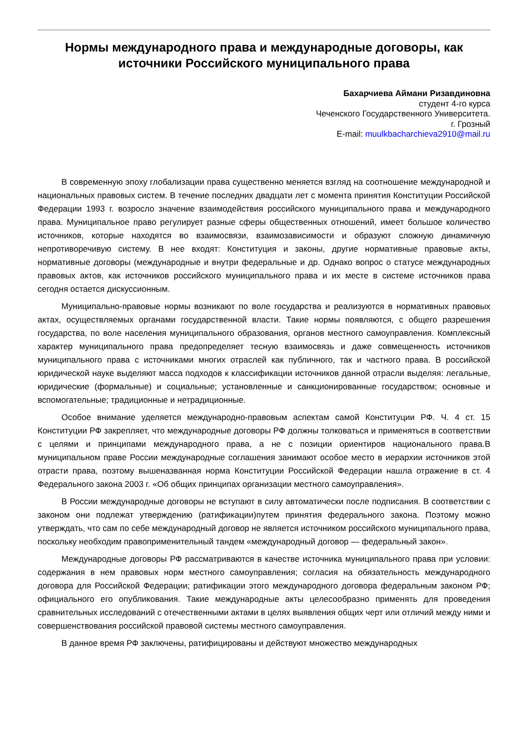Нормы международного права и международные договоры, как источники Российского муниципального права
Бахарчиева Аймани Ризавдиновна
студент 4-го курса
Чеченского Государственного Университета.
г. Грозный
E-mail: muulkbacharchieva2910@mail.ru
В современную эпоху глобализации права существенно меняется взгляд на соотношение международной и национальных правовых систем. В течение последних двадцати лет с момента принятия Конституции Российской Федерации 1993 г. возросло значение взаимодействия российского муниципального права и международного права. Муниципальное право регулирует разные сферы общественных отношений, имеет большое количество источников, которые находятся во взаимосвязи, взаимозависимости и образуют сложную динамичную непротиворечивую систему. В нее входят: Конституция и законы, другие нормативные правовые акты, нормативные договоры (международные и внутри федеральные и др. Однако вопрос о статусе международных правовых актов, как источников российского муниципального права и их месте в системе источников права сегодня остается дискуссионным.
Муниципально-правовые нормы возникают по воле государства и реализуются в нормативных правовых актах, осуществляемых органами государственной власти. Такие нормы появляются, с общего разрешения государства, по воле населения муниципального образования, органов местного самоуправления. Комплексный характер муниципального права предопределяет тесную взаимосвязь и даже совмещенность источников муниципального права с источниками многих отраслей как публичного, так и частного права. В российской юридической науке выделяют масса подходов к классификации источников данной отрасли выделяя: легальные, юридические (формальные) и социальные; установленные и санкционированные государством; основные и вспомогательные; традиционные и нетрадиционные.
Особое внимание уделяется международно-правовым аспектам самой Конституции РФ. Ч. 4 ст. 15 Конституции РФ закрепляет, что международные договоры РФ должны толковаться и применяться в соответствии с целями и принципами международного права, а не с позиции ориентиров национального права.В муниципальном праве России международные соглашения занимают особое место в иерархии источников этой отрасти права, поэтому вышеназванная норма Конституции Российской Федерации нашла отражение в ст. 4 Федерального закона 2003 г. «Об общих принципах организации местного самоуправления».
В России международные договоры не вступают в силу автоматически после подписания. В соответствии с законом они подлежат утверждению (ратификации)путем принятия федерального закона. Поэтому можно утверждать, что сам по себе международный договор не является источником российского муниципального права, поскольку необходим правоприменительный тандем «международный договор — федеральный закон».
Международные договоры РФ рассматриваются в качестве источника муниципального права при условии: содержания в нем правовых норм местного самоуправления; согласия на обязательность международного договора для Российской Федерации; ратификации этого международного договора федеральным законом РФ; официального его опубликования. Такие международные акты целесообразно применять для проведения сравнительных исследований с отечественными актами в целях выявления общих черт или отличий между ними и совершенствования российской правовой системы местного самоуправления.
В данное время РФ заключены, ратифицированы и действуют множество международных